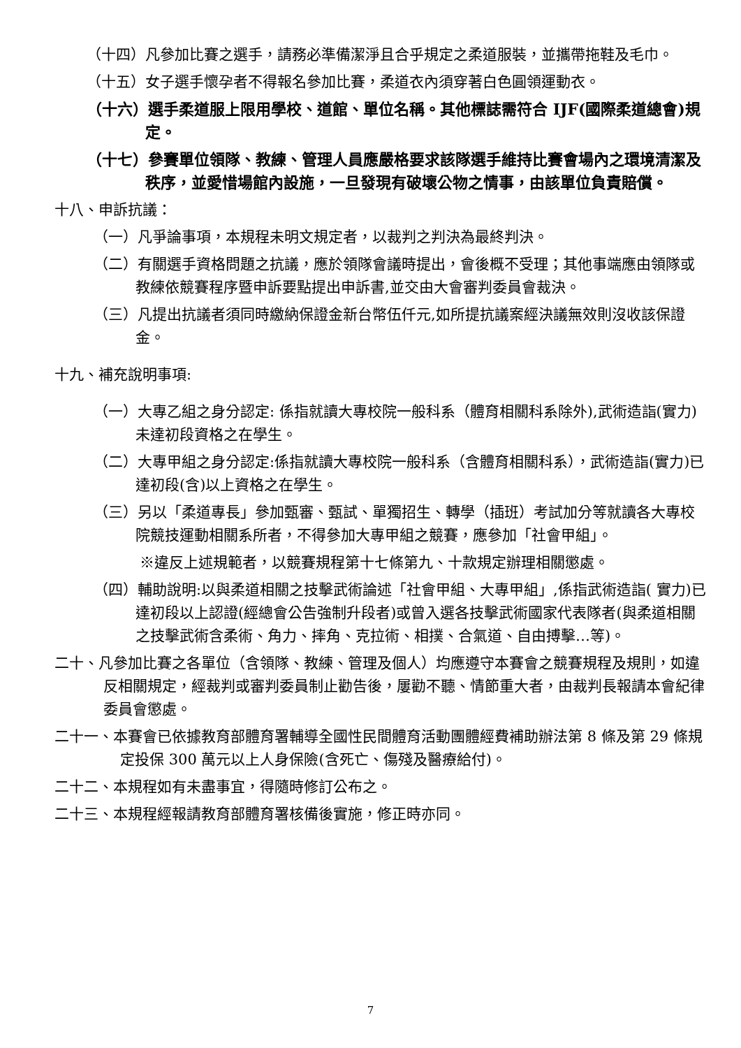（十四）凡參加比賽之選手，請務必準備潔淨且合乎規定之柔道服裝，並攜帶拖鞋及毛巾。
（十五）女子選手懷孕者不得報名參加比賽，柔道衣內須穿著白色圓領運動衣。
（十六）選手柔道服上限用學校、道館、單位名稱。其他標誌需符合 IJF(國際柔道總會)規定。
（十七）參賽單位領隊、教練、管理人員應嚴格要求該隊選手維持比賽會場內之環境清潔及秩序，並愛惜場館內設施，一旦發現有破壞公物之情事，由該單位負責賠償。
十八、申訴抗議：
（一）凡爭論事項，本規程未明文規定者，以裁判之判決為最終判決。
（二）有關選手資格問題之抗議，應於領隊會議時提出，會後概不受理；其他事端應由領隊或教練依競賽程序暨申訴要點提出申訴書,並交由大會審判委員會裁決。
（三）凡提出抗議者須同時繳納保證金新台幣伍仟元,如所提抗議案經決議無效則沒收該保證金。
十九、補充說明事項:
（一）大專乙組之身分認定: 係指就讀大專校院一般科系（體育相關科系除外),武術造詣(實力)未達初段資格之在學生。
（二）大專甲組之身分認定:係指就讀大專校院一般科系（含體育相關科系），武術造詣(實力)已達初段(含)以上資格之在學生。
（三）另以「柔道專長」參加甄審、甄試、單獨招生、轉學（插班）考試加分等就讀各大專校院競技運動相關系所者，不得參加大專甲組之競賽，應參加「社會甲組」。
※違反上述規範者，以競賽規程第十七條第九、十款規定辦理相關懲處。
（四）輔助說明:以與柔道相關之技擊武術論述「社會甲組、大專甲組」,係指武術造詣( 實力)已達初段以上認證(經總會公告強制升段者)或曾入選各技擊武術國家代表隊者(與柔道相關之技擊武術含柔術、角力、摔角、克拉術、相撲、合氣道、自由搏擊…等)。
二十、凡參加比賽之各單位（含領隊、教練、管理及個人）均應遵守本賽會之競賽規程及規則，如違反相關規定，經裁判或審判委員制止勸告後，屢勸不聽、情節重大者，由裁判長報請本會紀律委員會懲處。
二十一、本賽會已依據教育部體育署輔導全國性民間體育活動團體經費補助辦法第 8 條及第 29 條規定投保 300 萬元以上人身保險(含死亡、傷殘及醫療給付)。
二十二、本規程如有未盡事宜，得隨時修訂公布之。
二十三、本規程經報請教育部體育署核備後實施，修正時亦同。
7